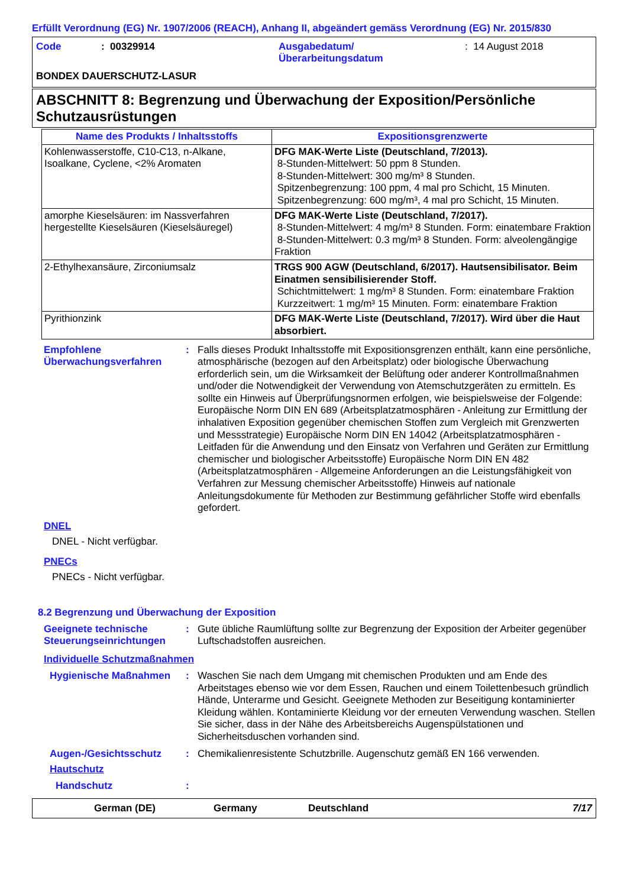Erfüllt Verordnung (EG) Nr. 1907/2006 (REACH), Anhang II, abgeändert gemäss Verordnung (EG) Nr. 2015/830
| Code | : 00329914 | Ausgabedatum/ Überarbeitungsdatum | : 14 August 2018 |
BONDEX DAUERSCHUTZ-LASUR
ABSCHNITT 8: Begrenzung und Überwachung der Exposition/Persönliche Schutzausrüstungen
| Name des Produkts / Inhaltsstoffs | Expositionsgrenzwerte |
| --- | --- |
| Kohlenwasserstoffe, C10-C13, n-Alkane, Isoalkane, Cyclene, <2% Aromaten | DFG MAK-Werte Liste (Deutschland, 7/2013). 8-Stunden-Mittelwert: 50 ppm 8 Stunden. 8-Stunden-Mittelwert: 300 mg/m³ 8 Stunden. Spitzenbegrenzung: 100 ppm, 4 mal pro Schicht, 15 Minuten. Spitzenbegrenzung: 600 mg/m³, 4 mal pro Schicht, 15 Minuten. |
| amorphe Kieselsäuren: im Nassverfahren hergestellte Kieselsäuren (Kieselsäuregel) | DFG MAK-Werte Liste (Deutschland, 7/2017). 8-Stunden-Mittelwert: 4 mg/m³ 8 Stunden. Form: einatembare Fraktion 8-Stunden-Mittelwert: 0.3 mg/m³ 8 Stunden. Form: alveolengängige Fraktion |
| 2-Ethylhexansäure, Zirconiumsalz | TRGS 900 AGW (Deutschland, 6/2017). Hautsensibilisator. Beim Einatmen sensibilisierender Stoff. Schichtmittelwert: 1 mg/m³ 8 Stunden. Form: einatembare Fraktion Kurzzeitwert: 1 mg/m³ 15 Minuten. Form: einatembare Fraktion |
| Pyrithionzink | DFG MAK-Werte Liste (Deutschland, 7/2017). Wird über die Haut absorbiert. |
Empfohlene Überwachungsverfahren
: Falls dieses Produkt Inhaltsstoffe mit Expositionsgrenzen enthält, kann eine persönliche, atmosphärische (bezogen auf den Arbeitsplatz) oder biologische Überwachung erforderlich sein, um die Wirksamkeit der Belüftung oder anderer Kontrollmaßnahmen und/oder die Notwendigkeit der Verwendung von Atemschutzgeräten zu ermitteln. Es sollte ein Hinweis auf Überprüfungsnormen erfolgen, wie beispielsweise der Folgende: Europäische Norm DIN EN 689 (Arbeitsplatzatmosphären - Anleitung zur Ermittlung der inhalativen Exposition gegenüber chemischen Stoffen zum Vergleich mit Grenzwerten und Messstrategie) Europäische Norm DIN EN 14042 (Arbeitsplatzatmosphären - Leitfaden für die Anwendung und den Einsatz von Verfahren und Geräten zur Ermittlung chemischer und biologischer Arbeitsstoffe) Europäische Norm DIN EN 482 (Arbeitsplatzatmosphären - Allgemeine Anforderungen an die Leistungsfähigkeit von Verfahren zur Messung chemischer Arbeitsstoffe) Hinweis auf nationale Anleitungsdokumente für Methoden zur Bestimmung gefährlicher Stoffe wird ebenfalls gefordert.
DNEL
DNEL - Nicht verfügbar.
PNECs
PNECs - Nicht verfügbar.
8.2 Begrenzung und Überwachung der Exposition
Geeignete technische Steuerungseinrichtungen
: Gute übliche Raumlüftung sollte zur Begrenzung der Exposition der Arbeiter gegenüber Luftschadstoffen ausreichen.
Individuelle Schutzmaßnahmen
Hygienische Maßnahmen : Waschen Sie nach dem Umgang mit chemischen Produkten und am Ende des Arbeitstages ebenso wie vor dem Essen, Rauchen und einem Toilettenbesuch gründlich Hände, Unterarme und Gesicht. Geeignete Methoden zur Beseitigung kontaminierter Kleidung wählen. Kontaminierte Kleidung vor der erneuten Verwendung waschen. Stellen Sie sicher, dass in der Nähe des Arbeitsbereichs Augenspülstationen und Sicherheitsduschen vorhanden sind.
Augen-/Gesichtsschutz : Chemikalienresistente Schutzbrille. Augenschutz gemäß EN 166 verwenden.
Hautschutz
Handschutz :
German (DE) Germany Deutschland 7/17